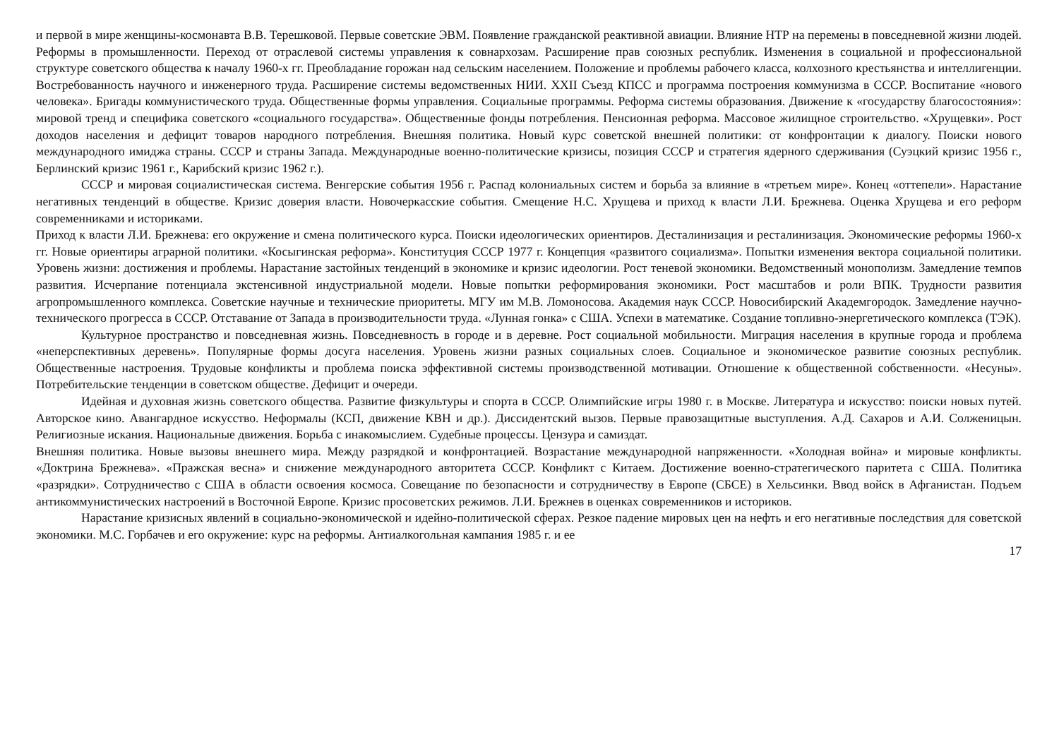и первой в мире женщины-космонавта В.В. Терешковой. Первые советские ЭВМ. Появление гражданской реактивной авиации. Влияние НТР на перемены в повседневной жизни людей. Реформы в промышленности. Переход от отраслевой системы управления к совнархозам. Расширение прав союзных республик. Изменения в социальной и профессиональной структуре советского общества к началу 1960-х гг. Преобладание горожан над сельским населением. Положение и проблемы рабочего класса, колхозного крестьянства и интеллигенции. Востребованность научного и инженерного труда. Расширение системы ведомственных НИИ. XXII Съезд КПСС и программа построения коммунизма в СССР. Воспитание «нового человека». Бригады коммунистического труда. Общественные формы управления. Социальные программы. Реформа системы образования. Движение к «государству благосостояния»: мировой тренд и специфика советского «социального государства». Общественные фонды потребления. Пенсионная реформа. Массовое жилищное строительство. «Хрущевки». Рост доходов населения и дефицит товаров народного потребления. Внешняя политика. Новый курс советской внешней политики: от конфронтации к диалогу. Поиски нового международного имиджа страны. СССР и страны Запада. Международные военно-политические кризисы, позиция СССР и стратегия ядерного сдерживания (Суэцкий кризис 1956 г., Берлинский кризис 1961 г., Карибский кризис 1962 г.).
СССР и мировая социалистическая система. Венгерские события 1956 г. Распад колониальных систем и борьба за влияние в «третьем мире». Конец «оттепели». Нарастание негативных тенденций в обществе. Кризис доверия власти. Новочеркасские события. Смещение Н.С. Хрущева и приход к власти Л.И. Брежнева. Оценка Хрущева и его реформ современниками и историками.
Приход к власти Л.И. Брежнева: его окружение и смена политического курса. Поиски идеологических ориентиров. Десталинизация и ресталинизация. Экономические реформы 1960-х гг. Новые ориентиры аграрной политики. «Косыгинская реформа». Конституция СССР 1977 г. Концепция «развитого социализма». Попытки изменения вектора социальной политики. Уровень жизни: достижения и проблемы. Нарастание застойных тенденций в экономике и кризис идеологии. Рост теневой экономики. Ведомственный монополизм. Замедление темпов развития. Исчерпание потенциала экстенсивной индустриальной модели. Новые попытки реформирования экономики. Рост масштабов и роли ВПК. Трудности развития агропромышленного комплекса. Советские научные и технические приоритеты. МГУ им М.В. Ломоносова. Академия наук СССР. Новосибирский Академгородок. Замедление научно-технического прогресса в СССР. Отставание от Запада в производительности труда. «Лунная гонка» с США. Успехи в математике. Создание топливно-энергетического комплекса (ТЭК).
Культурное пространство и повседневная жизнь. Повседневность в городе и в деревне. Рост социальной мобильности. Миграция населения в крупные города и проблема «неперспективных деревень». Популярные формы досуга населения. Уровень жизни разных социальных слоев. Социальное и экономическое развитие союзных республик. Общественные настроения. Трудовые конфликты и проблема поиска эффективной системы производственной мотивации. Отношение к общественной собственности. «Несуны». Потребительские тенденции в советском обществе. Дефицит и очереди.
Идейная и духовная жизнь советского общества. Развитие физкультуры и спорта в СССР. Олимпийские игры 1980 г. в Москве. Литература и искусство: поиски новых путей. Авторское кино. Авангардное искусство. Неформалы (КСП, движение КВН и др.). Диссидентский вызов. Первые правозащитные выступления. А.Д. Сахаров и А.И. Солженицын. Религиозные искания. Национальные движения. Борьба с инакомыслием. Судебные процессы. Цензура и самиздат.
Внешняя политика. Новые вызовы внешнего мира. Между разрядкой и конфронтацией. Возрастание международной напряженности. «Холодная война» и мировые конфликты. «Доктрина Брежнева». «Пражская весна» и снижение международного авторитета СССР. Конфликт с Китаем. Достижение военно-стратегического паритета с США. Политика «разрядки». Сотрудничество с США в области освоения космоса. Совещание по безопасности и сотрудничеству в Европе (СБСЕ) в Хельсинки. Ввод войск в Афганистан. Подъем антикоммунистических настроений в Восточной Европе. Кризис просоветских режимов. Л.И. Брежнев в оценках современников и историков.
Нарастание кризисных явлений в социально-экономической и идейно-политической сферах. Резкое падение мировых цен на нефть и его негативные последствия для советской экономики. М.С. Горбачев и его окружение: курс на реформы. Антиалкогольная кампания 1985 г. и ее
17